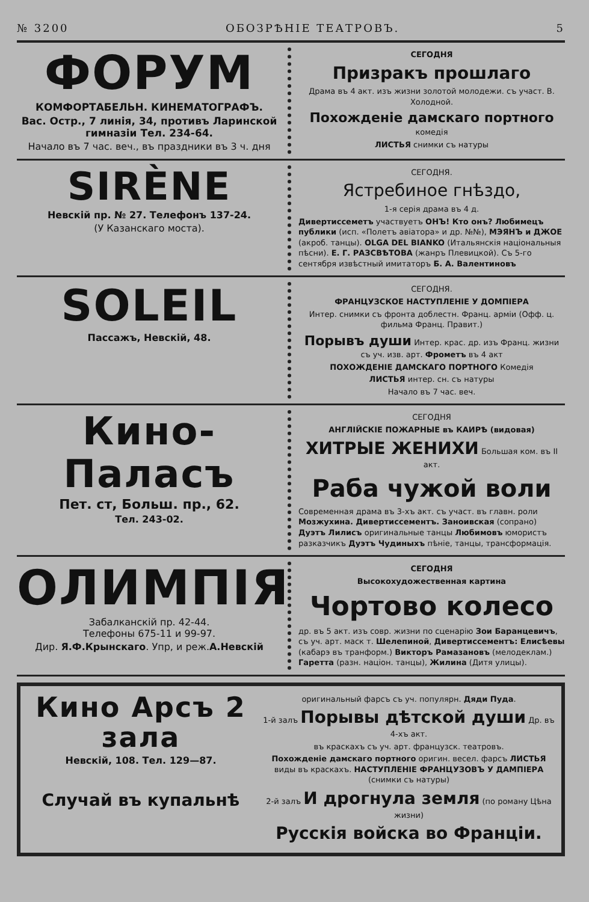№ 3200 ОБОЗРѢНІЕ ТЕАТРОВЪ. 5
ФОРУМ
КОМФОРТАБЕЛЬН. КИНЕМАТОГРАФЪ.
Вас. Остр., 7 линія, 34, противъ Ларинской гимназіи Тел. 234-64.
Начало въ 7 час. веч., въ праздники въ 3 ч. дня
СЕГОДНЯ
Призракъ прошлаго
Драма въ 4 акт. изъ жизни золотой молодежи. съ участ. В. Холодной.
Похожденіе дамскаго портного комедія
ЛИСТЬЯ снимки съ натуры
SIRÈNE
Невскій пр. № 27. Телефонъ 137-24.
(У Казанскаго моста).
СЕГОДНЯ.
Ястребиное гнѣздо,
1-я серія драма въ 4 д.
Дивертиссеметъ участвуетъ ОНЪ! Кто онъ? Любимецъ публики (исп. «Полетъ авіатора» и др. №№), МЭЯНЪ и ДЖОЕ (акроб. танцы). OLGA DEL BIANKO (Итальянскія національныя пѣсни). Е. Г. РАЗСВѢТОВА (жанръ Плевицкой). Съ 5-го сентября извѣстный имитаторъ Б. А. Валентиновъ
SOLEIL
Пассажъ, Невскій, 48.
СЕГОДНЯ.
ФРАНЦУЗСКОЕ НАСТУПЛЕНІЕ У ДОМПІЕРА
Интер. снимки съ фронта доблестн. Франц. арміи (Офф. ц. фильма Франц. Правит.)
Порывъ души Интер. крас. др. изъ Франц. жизни съ уч. изв. арт. Фрометъ въ 4 акт
ПОХОЖДЕНІЕ ДАМСКАГО ПОРТНОГО Комедія
ЛИСТЬЯ интер. сн. съ натуры
Начало въ 7 час. веч.
Кино-Паласъ
Пет. ст, Больш. пр., 62.
Тел. 243-02.
СЕГОДНЯ
АНГЛІЙСКІЕ ПОЖАРНЫЕ въ КАИРѢ (видовая)
ХИТРЫЕ ЖЕНИХИ Большая ком. въ II акт.
Раба чужой воли
Современная драма въ 3-хъ акт. съ участ. въ главн. роли Мозжухина. Дивертиссементъ. Заноивская (сопрано) Дуэтъ Лилисъ оригинальные танцы Любимовъ юмористъ разказчикъ Дуэтъ Чудиныхъ пѣніе, танцы, трансформація.
ОЛИМПІЯ
Забалканскій пр. 42-44.
Телефоны 675-11 и 99-97.
Дир. Я.Ф.Крынскаго. Упр, и реж.А.Невскій
СЕГОДНЯ
Высокохудожественная картина
Чортово колесо
др. въ 5 акт. изъ совр. жизни по сценарію Зои Баранцевичъ, съ уч. арт. маск т. Шелепиной, Дивертиссементъ: Елисѣевы (кабарэ въ транформ.) Викторъ Рамазановъ (мелодеклам.) Гаретта (разн. націон. танцы), Жилина (Дитя улицы).
Кино Арсъ 2 зала
Невскій, 108. Тел. 129—87.
Случай въ купальнѣ
оригинальный фарсъ съ уч. популярн. Дяди Пуда.
1-й залъ Порывы дѣтской души Др. въ 4-хъ акт.
въ краскахъ съ уч. арт. французск. театровъ.
Похожденіе дамскаго портного оригин. весел. фарсъ ЛИСТЬЯ виды въ краскахъ. НАСТУПЛЕНІЕ ФРАНЦУЗОВЪ У ДАМПІЕРА (снимки съ натуры)
2-й залъ И дрогнула земля (по роману Цѣна жизни)
Русскія войска во Франціи.